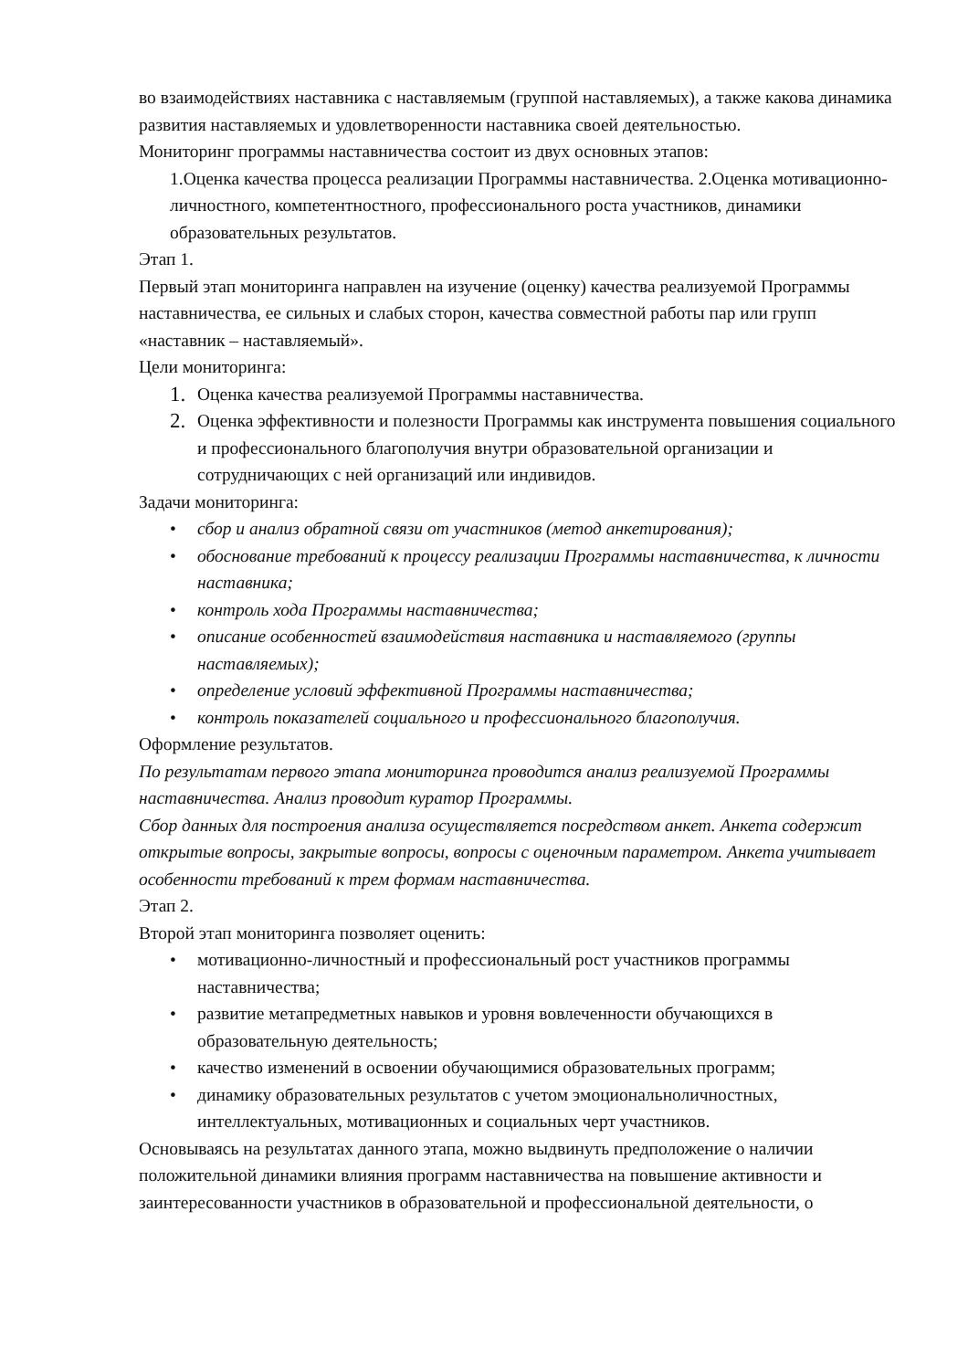во взаимодействиях наставника с наставляемым (группой наставляемых), а также какова динамика развития наставляемых и удовлетворенности наставника своей деятельностью.
Мониторинг программы наставничества состоит из двух основных этапов:
1.Оценка качества процесса реализации Программы наставничества. 2.Оценка мотивационно-личностного, компетентностного, профессионального роста участников, динамики образовательных результатов.
Этап 1.
Первый этап мониторинга направлен на изучение (оценку) качества реализуемой Программы наставничества, ее сильных и слабых сторон, качества совместной работы пар или групп «наставник – наставляемый».
Цели мониторинга:
1. Оценка качества реализуемой Программы наставничества.
2. Оценка эффективности и полезности Программы как инструмента повышения социального и профессионального благополучия внутри образовательной организации и сотрудничающих с ней организаций или индивидов.
Задачи мониторинга:
• сбор и анализ обратной связи от участников (метод анкетирования);
• обоснование требований к процессу реализации Программы наставничества, к личности наставника;
• контроль хода Программы наставничества;
• описание особенностей взаимодействия наставника и наставляемого (группы наставляемых);
• определение условий эффективной Программы наставничества;
• контроль показателей социального и профессионального благополучия.
Оформление результатов.
По результатам первого этапа мониторинга проводится анализ реализуемой Программы наставничества. Анализ проводит куратор Программы.
Сбор данных для построения анализа осуществляется посредством анкет. Анкета содержит открытые вопросы, закрытые вопросы, вопросы с оценочным параметром. Анкета учитывает особенности требований к трем формам наставничества.
Этап 2.
Второй этап мониторинга позволяет оценить:
• мотивационно-личностный и профессиональный рост участников программы наставничества;
• развитие метапредметных навыков и уровня вовлеченности обучающихся в образовательную деятельность;
• качество изменений в освоении обучающимися образовательных программ;
• динамику образовательных результатов с учетом эмоциональноличностных, интеллектуальных, мотивационных и социальных черт участников.
Основываясь на результатах данного этапа, можно выдвинуть предположение о наличии положительной динамики влияния программ наставничества на повышение активности и заинтересованности участников в образовательной и профессиональной деятельности, о